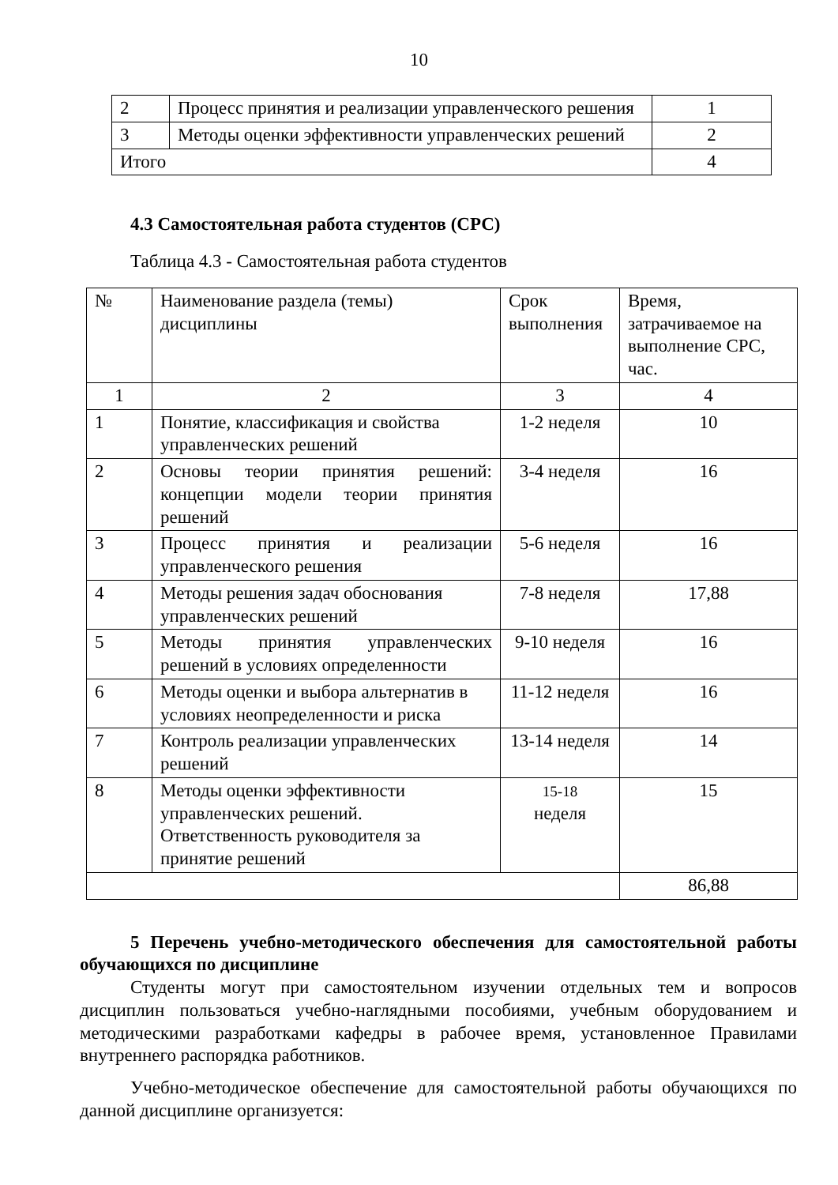10
| 2 | Процесс принятия и реализации управленческого решения | 1 |
| 3 | Методы оценки эффективности управленческих решений | 2 |
| Итого | | 4 |
4.3 Самостоятельная работа студентов (СРС)
Таблица 4.3 - Самостоятельная работа студентов
| № | Наименование раздела (темы) дисциплины | Срок выполнения | Время, затрачиваемое на выполнение СРС, час. |
| 1 | 2 | 3 | 4 |
| 1 | Понятие, классификация и свойства управленческих решений | 1-2 неделя | 10 |
| 2 | Основы теории принятия решений: концепции модели теории принятия решений | 3-4 неделя | 16 |
| 3 | Процесс принятия и реализации управленческого решения | 5-6 неделя | 16 |
| 4 | Методы решения задач обоснования управленческих решений | 7-8 неделя | 17,88 |
| 5 | Методы принятия управленческих решений в условиях определенности | 9-10 неделя | 16 |
| 6 | Методы оценки и выбора альтернатив в условиях неопределенности и риска | 11-12 неделя | 16 |
| 7 | Контроль реализации управленческих решений | 13-14 неделя | 14 |
| 8 | Методы оценки эффективности управленческих решений. Ответственность руководителя за принятие решений | 15-18 неделя | 15 |
| | | | 86,88 |
5 Перечень учебно-методического обеспечения для самостоятельной работы обучающихся по дисциплине
Студенты могут при самостоятельном изучении отдельных тем и вопросов дисциплин пользоваться учебно-наглядными пособиями, учебным оборудованием и методическими разработками кафедры в рабочее время, установленное Правилами внутреннего распорядка работников.
Учебно-методическое обеспечение для самостоятельной работы обучающихся по данной дисциплине организуется: